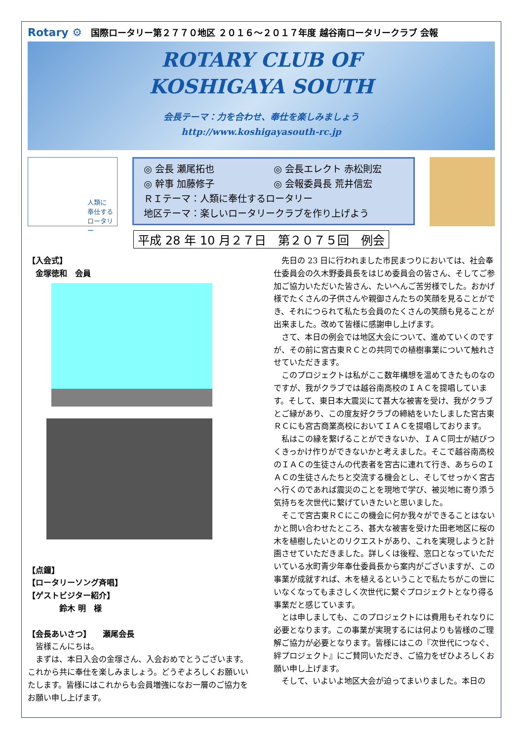Rotary ⚙ 国際ロータリー第２７７０地区 ２０１６～２０１７年度 越谷南ロータリークラブ 会報
ROTARY CLUB OF
KOSHIGAYA SOUTH
会長テーマ：力を合わせ、奉仕を楽しみましょう
http://www.koshigayasouth-rc.jp
人類に
奉仕する
ロータリー
◎ 会長 瀬尾拓也 ◎ 会長エレクト 赤松則宏 ◎ 幹事 加藤修子 ◎ 会報委員長 荒井信宏
ＲＩテーマ：人類に奉仕するロータリー
地区テーマ：楽しいロータリークラブを作り上げよう
平成 28 年 10 月２７日　第２０７５回　例会
【入会式】
　金塚徳和　会員
【点鐘】
【ロータリーソング斉唱】
【ゲストビジター紹介】
　　　　鈴木 明　様
【会長あいさつ】　　瀬尾会長
　皆様こんにちは。
　まずは、本日入会の金塚さん、入会おめでとうございます。これから共に奉仕を楽しみましょう。どうぞよろしくお願いいたします。皆様にはこれからも会員増強になお一層のご協力をお願い申し上げます。
　先日の 23 日に行われました市民まつりにおいては、社会奉仕委員会の久木野委員長をはじめ委員会の皆さん、そしてご参加ご協力いただいた皆さん、たいへんご苦労様でした。おかげ様でたくさんの子供さんや親御さんたちの笑顔を見ることができ、それにつられて私たち会員のたくさんの笑顔も見ることが出来ました。改めて皆様に感謝申し上げます。
　さて、本日の例会では地区大会について、進めていくのですが、その前に宮古東ＲＣとの共同での植樹事業について触れさせていただきます。
　このプロジェクトは私がここ数年構想を温めてきたものなのですが、我がクラブでは越谷南高校のＩＡＣを提唱しています。そして、東日本大震災にて甚大な被害を受け、我がクラブとご縁があり、この度友好クラブの締結をいたしました宮古東ＲＣにも宮古商業高校においてＩＡＣを提唱しております。
　私はこの縁を繋げることができないか、ＩＡＣ同士が結びつくきっかけ作りができないかと考えました。そこで越谷南高校のＩＡＣの生徒さんの代表者を宮古に連れて行き、あちらのＩＡＣの生徒さんたちと交流する機会とし、そしてせっかく宮古へ行くのであれば震災のことを現地で学び、被災地に寄り添う気持ちを次世代に繋げていきたいと思いました。
　そこで宮古東ＲＣにこの機会に何か我々ができることはないかと問い合わせたところ、甚大な被害を受けた田老地区に桜の木を植樹したいとのリクエストがあり、これを実現しようと計画させていただきました。詳しくは後程、窓口となっていただいている水町青少年奉仕委員長から案内がございますが、この事業が成就すれば、木を植えるということで私たちがこの世にいなくなってもまさしく次世代に繋ぐプロジェクトとなり得る事業だと感じています。
　とは申しましても、このプロジェクトには費用もそれなりに必要となります。この事業が実現するには何よりも皆様のご理解ご協力が必要となります。皆様にはこの『次世代につなぐ、絆プロジェクト』にご賛同いただき、ご協力をぜひよろしくお願い申し上げます。
　そして、いよいよ地区大会が迫ってまいりました。本日の